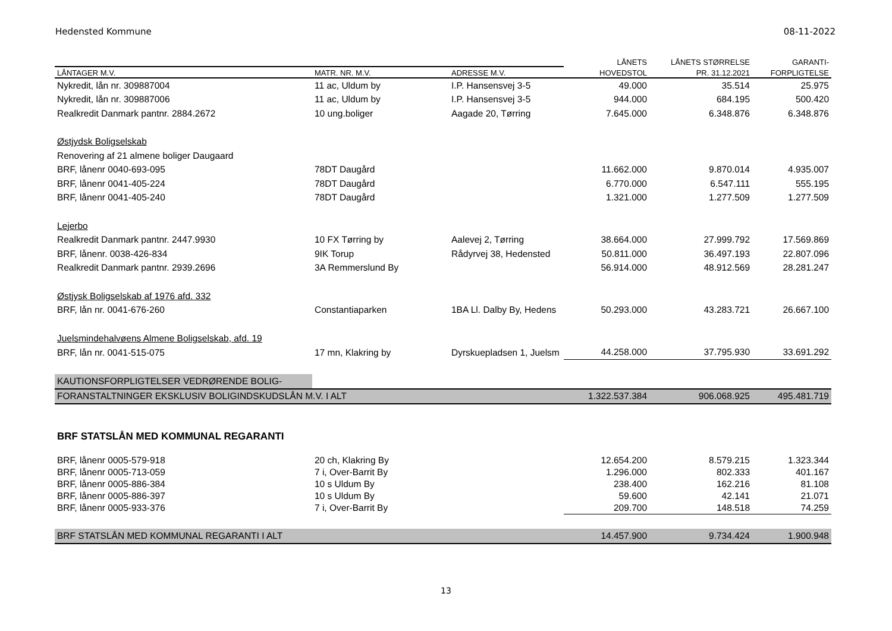Hedensted Kommune 08-11-2022
| | | | LÅNETS | LÅNETS STØRRELSE | GARANTI- |
| --- | --- | --- | --- | --- | --- |
| LÅNTAGER M.V. | MATR. NR. M.V. | ADRESSE M.V. | HOVEDSTOL | PR. 31.12.2021 | FORPLIGTELSE |
| Nykredit, lån nr. 309887004 | 11 ac, Uldum by | I.P. Hansensvej 3-5 | 49.000 | 35.514 | 25.975 |
| Nykredit, lån nr. 309887006 | 11 ac, Uldum by | I.P. Hansensvej 3-5 | 944.000 | 684.195 | 500.420 |
| Realkredit Danmark pantnr. 2884.2672 | 10 ung.boliger | Aagade 20, Tørring | 7.645.000 | 6.348.876 | 6.348.876 |
| Østjydsk Boligselskab | | | | | |
| Renovering af 21 almene boliger Daugaard | | | | | |
| BRF, lånenr 0040-693-095 | 78DT Daugård | | 11.662.000 | 9.870.014 | 4.935.007 |
| BRF, lånenr 0041-405-224 | 78DT Daugård | | 6.770.000 | 6.547.111 | 555.195 |
| BRF, lånenr 0041-405-240 | 78DT Daugård | | 1.321.000 | 1.277.509 | 1.277.509 |
| Lejerbo | | | | | |
| Realkredit Danmark pantnr. 2447.9930 | 10 FX Tørring by | Aalevej 2, Tørring | 38.664.000 | 27.999.792 | 17.569.869 |
| BRF, lånenr. 0038-426-834 | 9IK Torup | Rådyrvej 38, Hedensted | 50.811.000 | 36.497.193 | 22.807.096 |
| Realkredit Danmark pantnr. 2939.2696 | 3A Remmerslund By | | 56.914.000 | 48.912.569 | 28.281.247 |
| Østjysk Boligselskab af 1976 afd. 332 | | | | | |
| BRF, lån nr. 0041-676-260 | Constantiaparken | 1BA Ll. Dalby By, Hedens | 50.293.000 | 43.283.721 | 26.667.100 |
| Juelsmindehalvøens Almene Boligselskab, afd. 19 | | | | | |
| BRF, lån nr. 0041-515-075 | 17 mn, Klakring by | Dyrskuepladsen 1, Juelsm | 44.258.000 | 37.795.930 | 33.691.292 |
| KAUTIONSFORPLIGTELSER VEDRØRENDE BOLIG- | | | | | |
| FORANSTALTNINGER EKSKLUSIV BOLIGINDSKUDSLÅN M.V. I ALT | | | 1.322.537.384 | 906.068.925 | 495.481.719 |
BRF STATSLÅN MED KOMMUNAL REGARANTI
| BRF, lånenr 0005-579-918 | 20 ch, Klakring By | | 12.654.200 | 8.579.215 | 1.323.344 |
| BRF, lånenr 0005-713-059 | 7 i, Over-Barrit By | | 1.296.000 | 802.333 | 401.167 |
| BRF, lånenr 0005-886-384 | 10 s Uldum By | | 238.400 | 162.216 | 81.108 |
| BRF, lånenr 0005-886-397 | 10 s Uldum By | | 59.600 | 42.141 | 21.071 |
| BRF, lånenr 0005-933-376 | 7 i, Over-Barrit By | | 209.700 | 148.518 | 74.259 |
| BRF STATSLÅN MED KOMMUNAL REGARANTI I ALT | | | 14.457.900 | 9.734.424 | 1.900.948 |
13